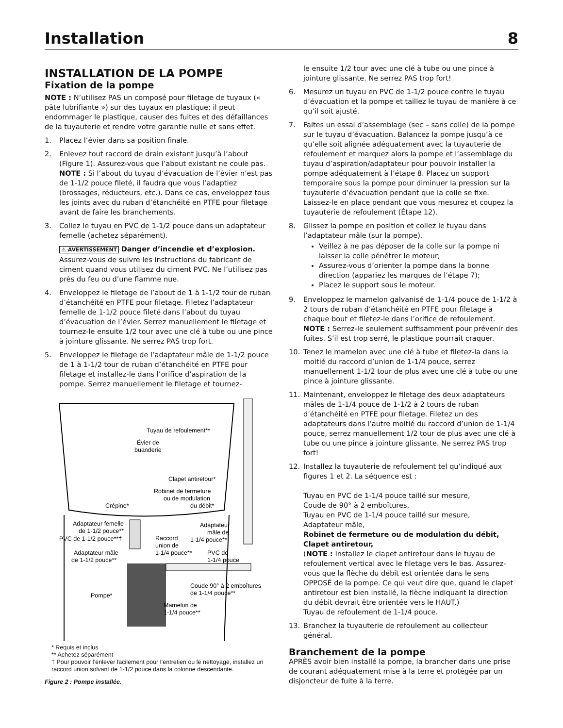Installation 8
INSTALLATION DE LA POMPE
Fixation de la pompe
NOTE : N’utilisez PAS un composé pour filetage de tuyaux (« pâte lubrifiante ») sur des tuyaux en plastique; il peut endommager le plastique, causer des fuites et des défaillances de la tuyauterie et rendre votre garantie nulle et sans effet.
1. Placez l’évier dans sa position finale.
2. Enlevez tout raccord de drain existant jusqu’à l’about (Figure 1). Assurez-vous que l’about existant ne coule pas. NOTE : Si l’about du tuyau d’évacuation de l’évier n’est pas de 1-1/2 pouce fileté, il faudra que vous l’adaptiez (brossages, réducteurs, etc.). Dans ce cas, enveloppez tous les joints avec du ruban d’étanchéité en PTFE pour filetage avant de faire les branchements.
3. Collez le tuyau en PVC de 1-1/2 pouce dans un adaptateur femelle (achetez séparément).
⚠ AVERTISSEMENT Danger d’incendie et d’explosion. Assurez-vous de suivre les instructions du fabricant de ciment quand vous utilisez du ciment PVC. Ne l’utilisez pas près du feu ou d’une flamme nue.
4. Enveloppez le filetage de l’about de 1 à 1-1/2 tour de ruban d’étanchéité en PTFE pour filetage. Filetez l’adaptateur femelle de 1-1/2 pouce fileté dans l’about du tuyau d’évacuation de l’évier. Serrez manuellement le filetage et tournez-le ensuite 1/2 tour avec une clé à tube ou une pince à jointure glissante. Ne serrez PAS trop fort.
5. Enveloppez le filetage de l’adaptateur mâle de 1-1/2 pouce de 1 à 1-1/2 tour de ruban d’étanchéité en PTFE pour filetage et installez-le dans l’orifice d’aspiration de la pompe. Serrez manuellement le filetage et tournez-
Tuyau de refoulement**
Évier de
buanderie
Clapet antiretour*
Robinet de fermeture
ou de modulation
du débit*
Crépine*
Adaptateur femelle
de 1-1/2 pouce**
PVC de 1-1/2 pouce**†
Adaptateur
mâle de
1-1/4 pouce**
Raccord
union de
1-1/4 pouce**
Adaptateur mâle
de 1-1/2 pouce**
PVC de
1-1/4 pouce
Coude 90° à 2 emboîtures
de 1-1/4 pouce**
Pompe*
Mamelon de
1-1/4 pouce**
* Requis et inclus
** Achetez séparément
† Pour pouvoir l’enlever facilement pour l’entretien ou le nettoyage, installez un raccord union solvant de 1-1/2 pouce dans la colonne descendante.
Figure 2 : Pompe installée.
le ensuite 1/2 tour avec une clé à tube ou une pince à jointure glissante. Ne serrez PAS trop fort!
6. Mesurez un tuyau en PVC de 1-1/2 pouce contre le tuyau d’évacuation et la pompe et taillez le tuyau de manière à ce qu’il soit ajusté.
7. Faites un essai d’assemblage (sec – sans colle) de la pompe sur le tuyau d’évacuation. Balancez la pompe jusqu’à ce qu’elle soit alignée adéquatement avec la tuyauterie de refoulement et marquez alors la pompe et l’assemblage du tuyau d’aspiration/adaptateur pour pouvoir installer la pompe adéquatement à l’étape 8. Placez un support temporaire sous la pompe pour diminuer la pression sur la tuyauterie d’évacuation pendant que la colle se fixe. Laissez-le en place pendant que vous mesurez et coupez la tuyauterie de refoulement (Étape 12).
8. Glissez la pompe en position et collez le tuyau dans l’adaptateur mâle (sur la pompe).
Veillez à ne pas déposer de la colle sur la pompe ni laisser la colle pénétrer le moteur;
Assurez-vous d’orienter la pompe dans la bonne direction (appariez les marques de l’étape 7);
Placez le support sous le moteur.
9. Enveloppez le mamelon galvanisé de 1-1/4 pouce de 1-1/2 à 2 tours de ruban d’étanchéité en PTFE pour filetage à chaque bout et filetez-le dans l’orifice de refoulement.
NOTE : Serrez-le seulement suffisamment pour prévenir des fuites. S’il est trop serré, le plastique pourrait craquer.
10. Tenez le mamelon avec une clé à tube et filetez-la dans la moitié du raccord d’union de 1-1/4 pouce, serrez manuellement 1-1/2 tour de plus avec une clé à tube ou une pince à jointure glissante.
11. Maintenant, enveloppez le filetage des deux adaptateurs mâles de 1-1/4 pouce de 1-1/2 à 2 tours de ruban d’étanchéité en PTFE pour filetage. Filetez un des adaptateurs dans l’autre moitié du raccord d’union de 1-1/4 pouce, serrez manuellement 1/2 tour de plus avec une clé à tube ou une pince à jointure glissante. Ne serrez PAS trop fort!
12. Installez la tuyauterie de refoulement tel qu’indiqué aux figures 1 et 2. La séquence est :
Tuyau en PVC de 1-1/4 pouce taillé sur mesure,
Coude de 90° à 2 emboîtures,
Tuyau en PVC de 1-1/4 pouce taillé sur mesure,
Adaptateur mâle,
Robinet de fermeture ou de modulation du débit,
Clapet antiretour,
(NOTE : Installez le clapet antiretour dans le tuyau de refoulement vertical avec le filetage vers le bas. Assurez-vous que la flèche du débit est orientée dans le sens OPPOSÉ de la pompe. Ce qui veut dire que, quand le clapet antiretour est bien installé, la flèche indiquant la direction du débit devrait être orientée vers le HAUT.)
Tuyau de refoulement de 1-1/4 pouce.
13. Branchez la tuyauterie de refoulement au collecteur général.
Branchement de la pompe
APRÈS avoir bien installé la pompe, la brancher dans une prise de courant adéquatement mise à la terre et protégée par un disjoncteur de fuite à la terre.